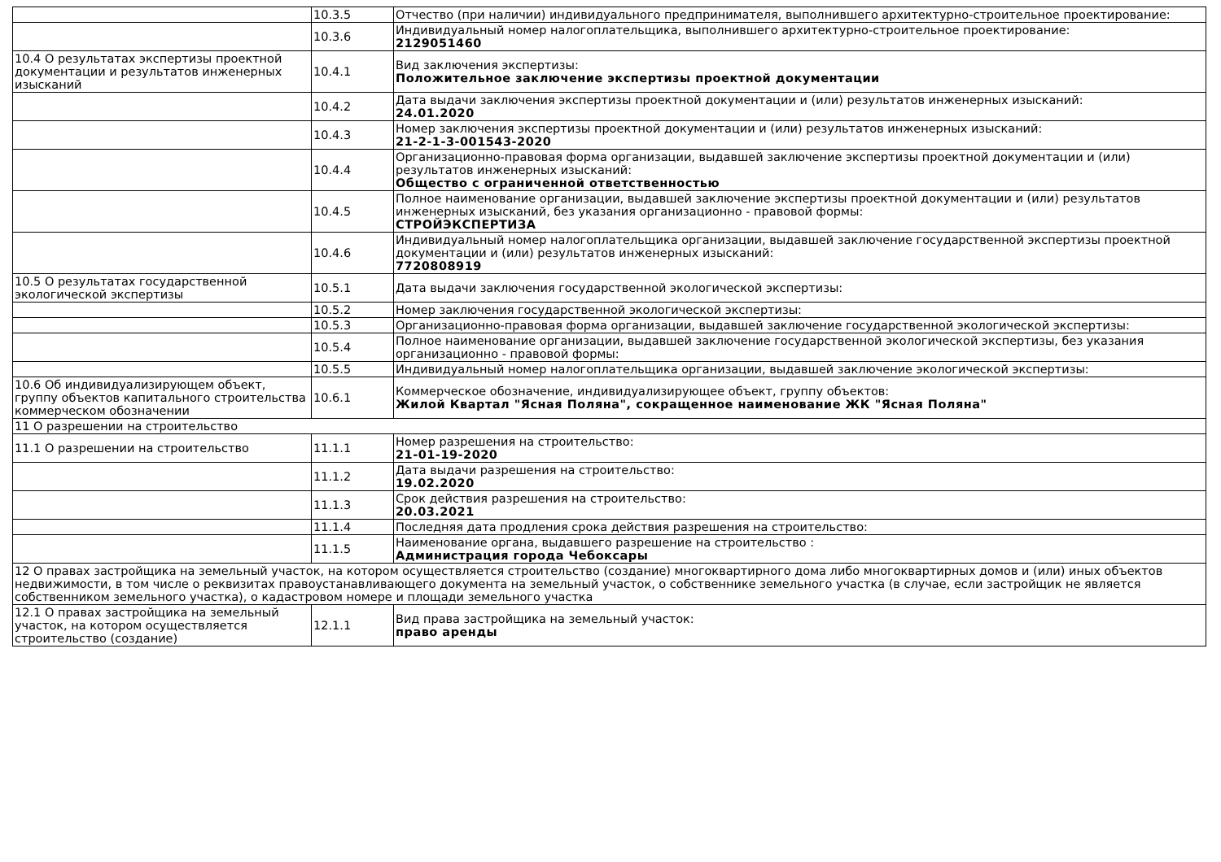| | 10.3.5 | Отчество (при наличии) индивидуального предпринимателя, выполнившего архитектурно-строительное проектирование: |
| | 10.3.6 | Индивидуальный номер налогоплательщика, выполнившего архитектурно-строительное проектирование: 2129051460 |
| 10.4 О результатах экспертизы проектной документации и результатов инженерных изысканий | 10.4.1 | Вид заключения экспертизы: Положительное заключение экспертизы проектной документации |
| | 10.4.2 | Дата выдачи заключения экспертизы проектной документации и (или) результатов инженерных изысканий: 24.01.2020 |
| | 10.4.3 | Номер заключения экспертизы проектной документации и (или) результатов инженерных изысканий: 21-2-1-3-001543-2020 |
| | 10.4.4 | Организационно-правовая форма организации, выдавшей заключение экспертизы проектной документации и (или) результатов инженерных изысканий: Общество с ограниченной ответственностью |
| | 10.4.5 | Полное наименование организации, выдавшей заключение экспертизы проектной документации и (или) результатов инженерных изысканий, без указания организационно - правовой формы: СТРОЙЭКСПЕРТИЗА |
| | 10.4.6 | Индивидуальный номер налогоплательщика организации, выдавшей заключение государственной экспертизы проектной документации и (или) результатов инженерных изысканий: 7720808919 |
| 10.5 О результатах государственной экологической экспертизы | 10.5.1 | Дата выдачи заключения государственной экологической экспертизы: |
| | 10.5.2 | Номер заключения государственной экологической экспертизы: |
| | 10.5.3 | Организационно-правовая форма организации, выдавшей заключение государственной экологической экспертизы: |
| | 10.5.4 | Полное наименование организации, выдавшей заключение государственной экологической экспертизы, без указания организационно - правовой формы: |
| | 10.5.5 | Индивидуальный номер налогоплательщика организации, выдавшей заключение экологической экспертизы: |
| 10.6 Об индивидуализирующем объект, группу объектов капитального строительства коммерческом обозначении | 10.6.1 | Коммерческое обозначение, индивидуализирующее объект, группу объектов: Жилой Квартал "Ясная Поляна", сокращенное наименование ЖК "Ясная Поляна" |
| 11 О разрешении на строительство | | |
| 11.1 О разрешении на строительство | 11.1.1 | Номер разрешения на строительство: 21-01-19-2020 |
| | 11.1.2 | Дата выдачи разрешения на строительство: 19.02.2020 |
| | 11.1.3 | Срок действия разрешения на строительство: 20.03.2021 |
| | 11.1.4 | Последняя дата продления срока действия разрешения на строительство: |
| | 11.1.5 | Наименование органа, выдавшего разрешение на строительство : Администрация города Чебоксары |
| 12 О правах застройщика на земельный участок, на котором осуществляется строительство (создание) многоквартирного дома либо многоквартирных домов и (или) иных объектов недвижимости, в том числе о реквизитах правоустанавливающего документа на земельный участок, о собственнике земельного участка (в случае, если застройщик не является собственником земельного участка), о кадастровом номере и площади земельного участка | | |
| 12.1 О правах застройщика на земельный участок, на котором осуществляется строительство (создание) | 12.1.1 | Вид права застройщика на земельный участок: право аренды |